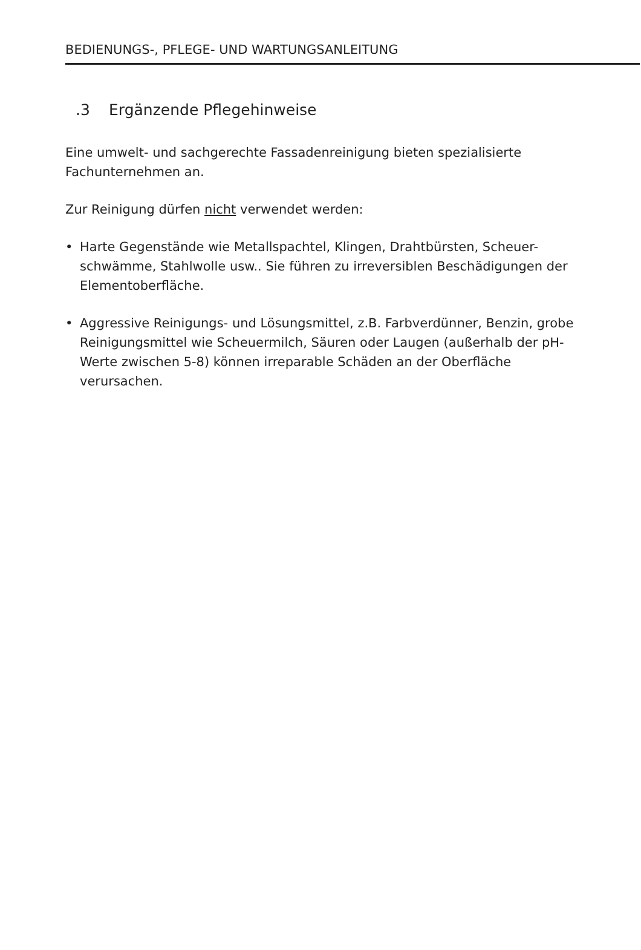BEDIENUNGS-, PFLEGE- UND WARTUNGSANLEITUNG
.3 Ergänzende Pflegehinweise
Eine umwelt- und sachgerechte Fassadenreinigung bieten spezialisierte Fachunternehmen an.
Zur Reinigung dürfen nicht verwendet werden:
• Harte Gegenstände wie Metallspachtel, Klingen, Drahtbürsten, Scheuer-schwämme, Stahlwolle usw.. Sie führen zu irreversiblen Beschädigungen der Elementoberfläche.
• Aggressive Reinigungs- und Lösungsmittel, z.B. Farbverdünner, Benzin, grobe Reinigungsmittel wie Scheuermilch, Säuren oder Laugen (außerhalb der pH-Werte zwischen 5-8) können irreparable Schäden an der Oberfläche verursachen.